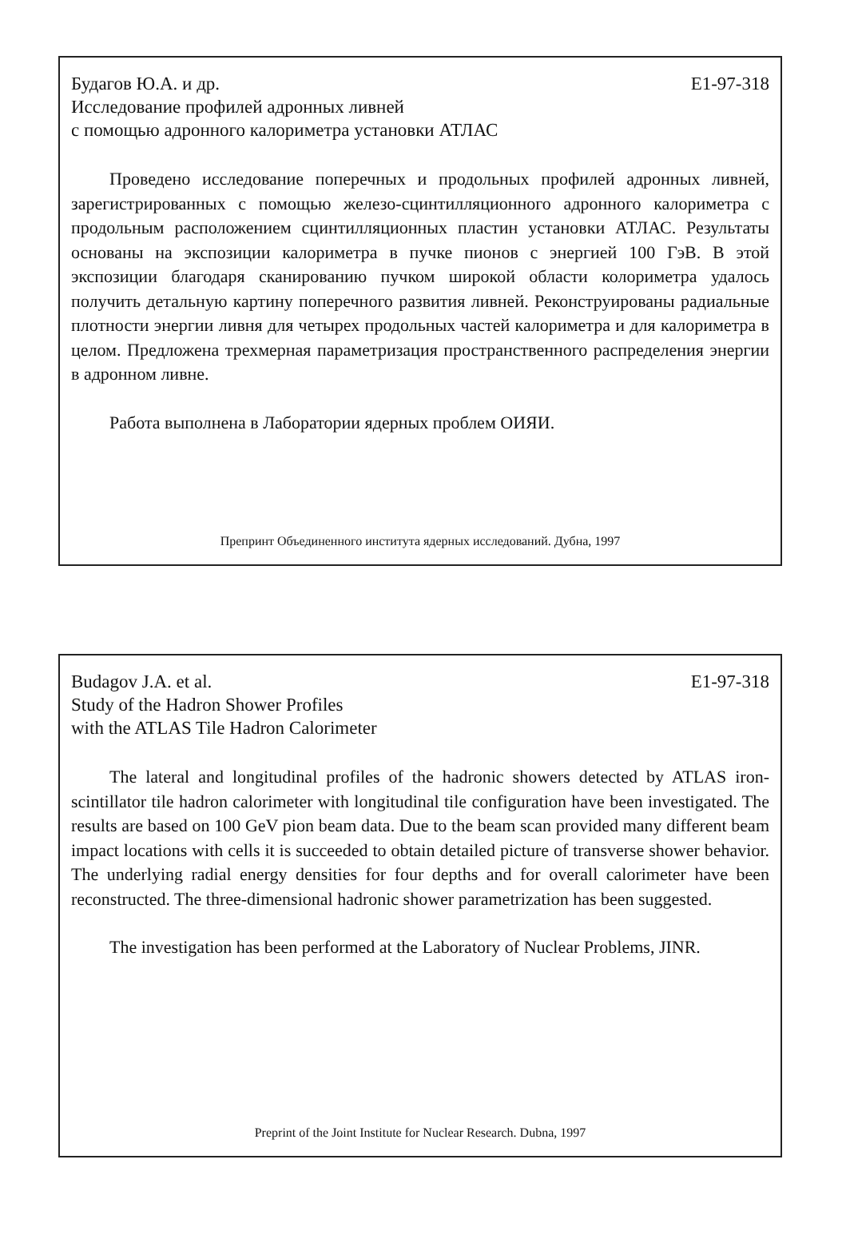Будагов Ю.А. и др.
Исследование профилей адронных ливней
с помощью адронного калориметра установки АТЛАС
E1-97-318
Проведено исследование поперечных и продольных профилей адронных ливней, зарегистрированных с помощью железо-сцинтилляционного адронного калориметра с продольным расположением сцинтилляционных пластин установки АТЛАС. Результаты основаны на экспозиции калориметра в пучке пионов с энергией 100 ГэВ. В этой экспозиции благодаря сканированию пучком широкой области колориметра удалось получить детальную картину поперечного развития ливней. Реконструированы радиальные плотности энергии ливня для четырех продольных частей калориметра и для калориметра в целом. Предложена трехмерная параметризация пространственного распределения энергии в адронном ливне.
Работа выполнена в Лаборатории ядерных проблем ОИЯИ.
Препринт Объединенного института ядерных исследований. Дубна, 1997
Budagov J.A. et al.
Study of the Hadron Shower Profiles
with the ATLAS Tile Hadron Calorimeter
E1-97-318
The lateral and longitudinal profiles of the hadronic showers detected by ATLAS iron-scintillator tile hadron calorimeter with longitudinal tile configuration have been investigated. The results are based on 100 GeV pion beam data. Due to the beam scan provided many different beam impact locations with cells it is succeeded to obtain detailed picture of transverse shower behavior. The underlying radial energy densities for four depths and for overall calorimeter have been reconstructed. The three-dimensional hadronic shower parametrization has been suggested.
The investigation has been performed at the Laboratory of Nuclear Problems, JINR.
Preprint of the Joint Institute for Nuclear Research. Dubna, 1997